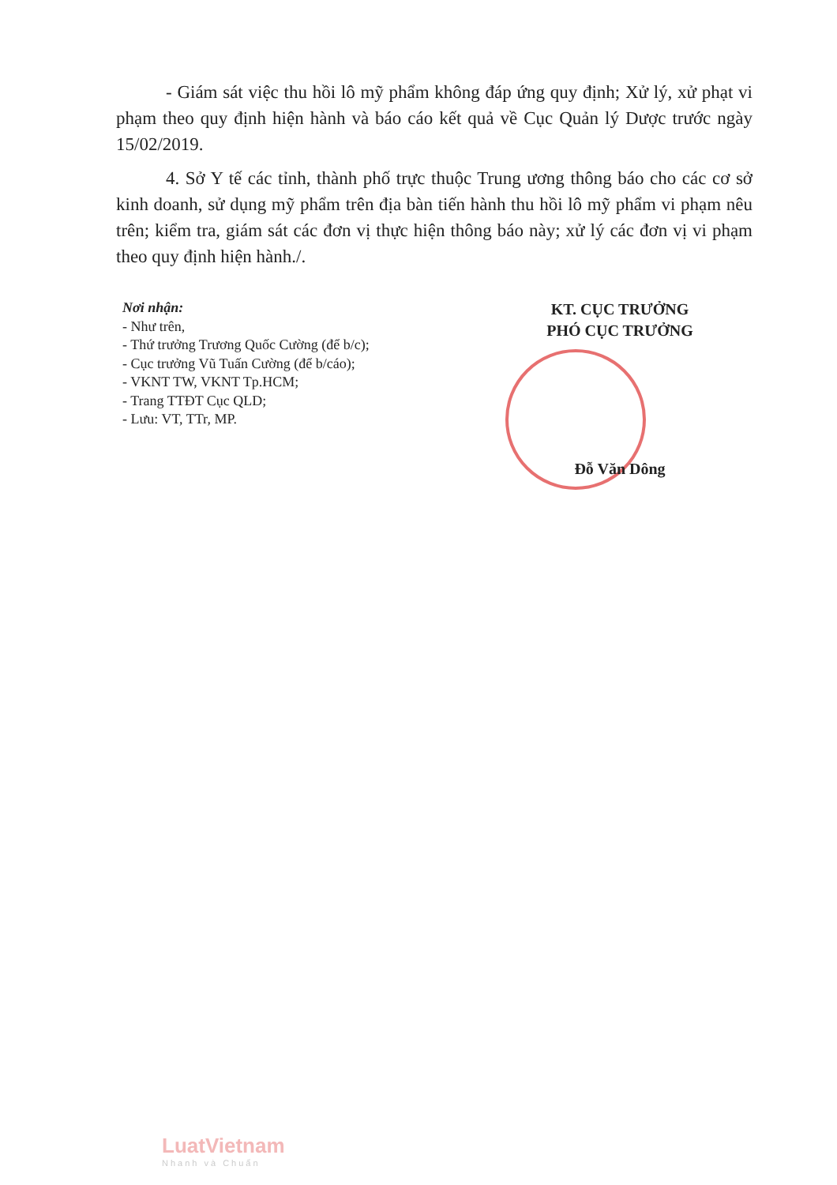- Giám sát việc thu hồi lô mỹ phẩm không đáp ứng quy định; Xử lý, xử phạt vi phạm theo quy định hiện hành và báo cáo kết quả về Cục Quản lý Dược trước ngày 15/02/2019.
4. Sở Y tế các tỉnh, thành phố trực thuộc Trung ương thông báo cho các cơ sở kinh doanh, sử dụng mỹ phẩm trên địa bàn tiến hành thu hồi lô mỹ phẩm vi phạm nêu trên; kiểm tra, giám sát các đơn vị thực hiện thông báo này; xử lý các đơn vị vi phạm theo quy định hiện hành./.
Nơi nhận:
- Như trên,
- Thứ trưởng Trương Quốc Cường (để b/c);
- Cục trưởng Vũ Tuấn Cường (để b/cáo);
- VKNT TW, VKNT Tp.HCM;
- Trang TTĐT Cục QLD;
- Lưu: VT, TTr, MP.
KT. CỤC TRƯỞNG
PHÓ CỤC TRƯỞNG
Đỗ Văn Dông
LuatVietnam
Nhanh và Chuẩn